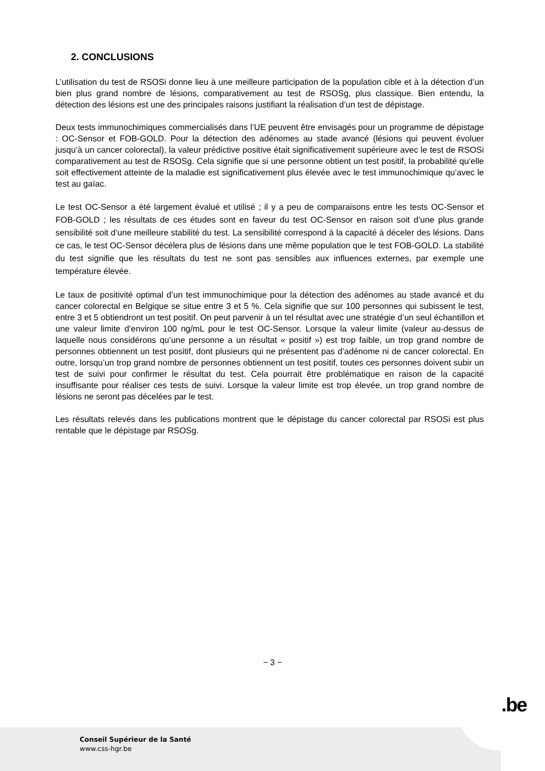2. CONCLUSIONS
L’utilisation du test de RSOSi donne lieu à une meilleure participation de la population cible et à la détection d’un bien plus grand nombre de lésions, comparativement au test de RSOSg, plus classique. Bien entendu, la détection des lésions est une des principales raisons justifiant la réalisation d’un test de dépistage.
Deux tests immunochimiques commercialisés dans l’UE peuvent être envisagés pour un programme de dépistage : OC-Sensor et FOB-GOLD. Pour la détection des adénomes au stade avancé (lésions qui peuvent évoluer jusqu’à un cancer colorectal), la valeur prédictive positive était significativement supérieure avec le test de RSOSi comparativement au test de RSOSg. Cela signifie que si une personne obtient un test positif, la probabilité qu’elle soit effectivement atteinte de la maladie est significativement plus élevée avec le test immunochimique qu’avec le test au gaïac.
Le test OC-Sensor a été largement évalué et utilisé ; il y a peu de comparaisons entre les tests OC-Sensor et FOB-GOLD ; les résultats de ces études sont en faveur du test OC-Sensor en raison soit d’une plus grande sensibilité soit d’une meilleure stabilité du test. La sensibilité correspond à la capacité à déceler des lésions. Dans ce cas, le test OC-Sensor décèlera plus de lésions dans une même population que le test FOB-GOLD. La stabilité du test signifie que les résultats du test ne sont pas sensibles aux influences externes, par exemple une température élevée.
Le taux de positivité optimal d’un test immunochimique pour la détection des adénomes au stade avancé et du cancer colorectal en Belgique se situe entre 3 et 5 %. Cela signifie que sur 100 personnes qui subissent le test, entre 3 et 5 obtiendront un test positif. On peut parvenir à un tel résultat avec une stratégie d’un seul échantillon et une valeur limite d’environ 100 ng/mL pour le test OC-Sensor. Lorsque la valeur limite (valeur au-dessus de laquelle nous considérons qu’une personne a un résultat « positif ») est trop faible, un trop grand nombre de personnes obtiennent un test positif, dont plusieurs qui ne présentent pas d’adénome ni de cancer colorectal. En outre, lorsqu’un trop grand nombre de personnes obtiennent un test positif, toutes ces personnes doivent subir un test de suivi pour confirmer le résultat du test. Cela pourrait être problématique en raison de la capacité insuffisante pour réaliser ces tests de suivi. Lorsque la valeur limite est trop élevée, un trop grand nombre de lésions ne seront pas décelées par le test.
Les résultats relevés dans les publications montrent que le dépistage du cancer colorectal par RSOSi est plus rentable que le dépistage par RSOSg.
− 3 −
.be
Conseil Supérieur de la Santé
www.css-hgr.be